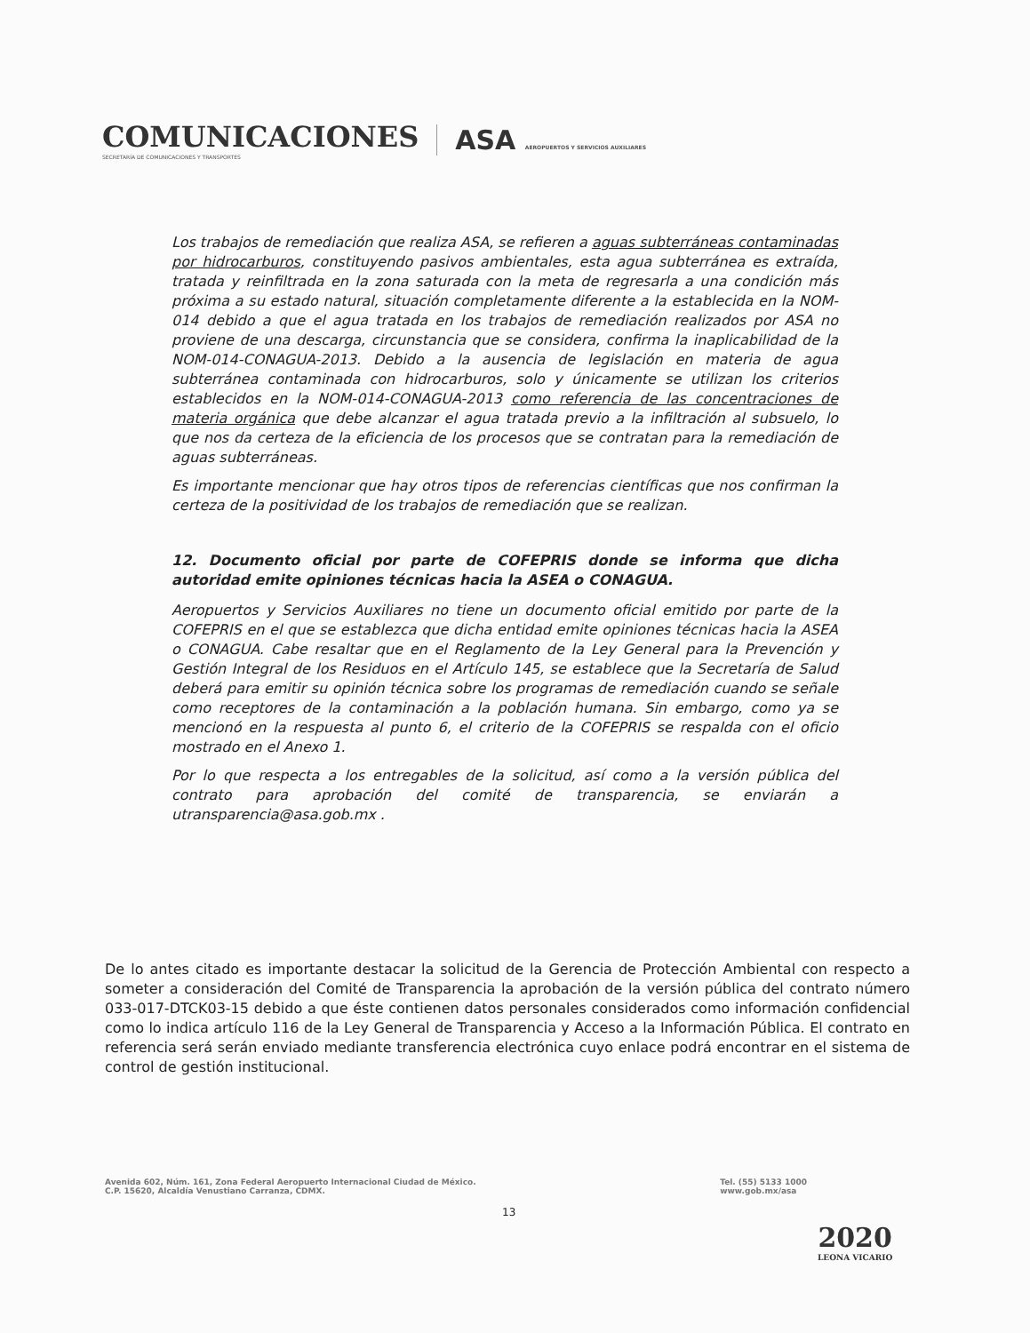COMUNICACIONES
SECRETARÍA DE COMUNICACIONES Y TRANSPORTES
ASA AEROPUERTOS Y SERVICIOS AUXILIARES
Los trabajos de remediación que realiza ASA, se refieren a aguas subterráneas contaminadas por hidrocarburos, constituyendo pasivos ambientales, esta agua subterránea es extraída, tratada y reinfiltrada en la zona saturada con la meta de regresarla a una condición más próxima a su estado natural, situación completamente diferente a la establecida en la NOM-014 debido a que el agua tratada en los trabajos de remediación realizados por ASA no proviene de una descarga, circunstancia que se considera, confirma la inaplicabilidad de la NOM-014-CONAGUA-2013. Debido a la ausencia de legislación en materia de agua subterránea contaminada con hidrocarburos, solo y únicamente se utilizan los criterios establecidos en la NOM-014-CONAGUA-2013 como referencia de las concentraciones de materia orgánica que debe alcanzar el agua tratada previo a la infiltración al subsuelo, lo que nos da certeza de la eficiencia de los procesos que se contratan para la remediación de aguas subterráneas.
Es importante mencionar que hay otros tipos de referencias científicas que nos confirman la certeza de la positividad de los trabajos de remediación que se realizan.
12. Documento oficial por parte de COFEPRIS donde se informa que dicha autoridad emite opiniones técnicas hacia la ASEA o CONAGUA.
Aeropuertos y Servicios Auxiliares no tiene un documento oficial emitido por parte de la COFEPRIS en el que se establezca que dicha entidad emite opiniones técnicas hacia la ASEA o CONAGUA. Cabe resaltar que en el Reglamento de la Ley General para la Prevención y Gestión Integral de los Residuos en el Artículo 145, se establece que la Secretaría de Salud deberá para emitir su opinión técnica sobre los programas de remediación cuando se señale como receptores de la contaminación a la población humana. Sin embargo, como ya se mencionó en la respuesta al punto 6, el criterio de la COFEPRIS se respalda con el oficio mostrado en el Anexo 1.
Por lo que respecta a los entregables de la solicitud, así como a la versión pública del contrato para aprobación del comité de transparencia, se enviarán a utransparencia@asa.gob.mx .
De lo antes citado es importante destacar la solicitud de la Gerencia de Protección Ambiental con respecto a someter a consideración del Comité de Transparencia la aprobación de la versión pública del contrato número 033-017-DTCK03-15 debido a que éste contienen datos personales considerados como información confidencial como lo indica artículo 116 de la Ley General de Transparencia y Acceso a la Información Pública. El contrato en referencia será serán enviado mediante transferencia electrónica cuyo enlace podrá encontrar en el sistema de control de gestión institucional.
Avenida 602, Núm. 161, Zona Federal Aeropuerto Internacional Ciudad de México.
C.P. 15620, Alcaldía Venustiano Carranza, CDMX.
Tel. (55) 5133 1000
www.gob.mx/asa
13
2020
LEONA VICARIO